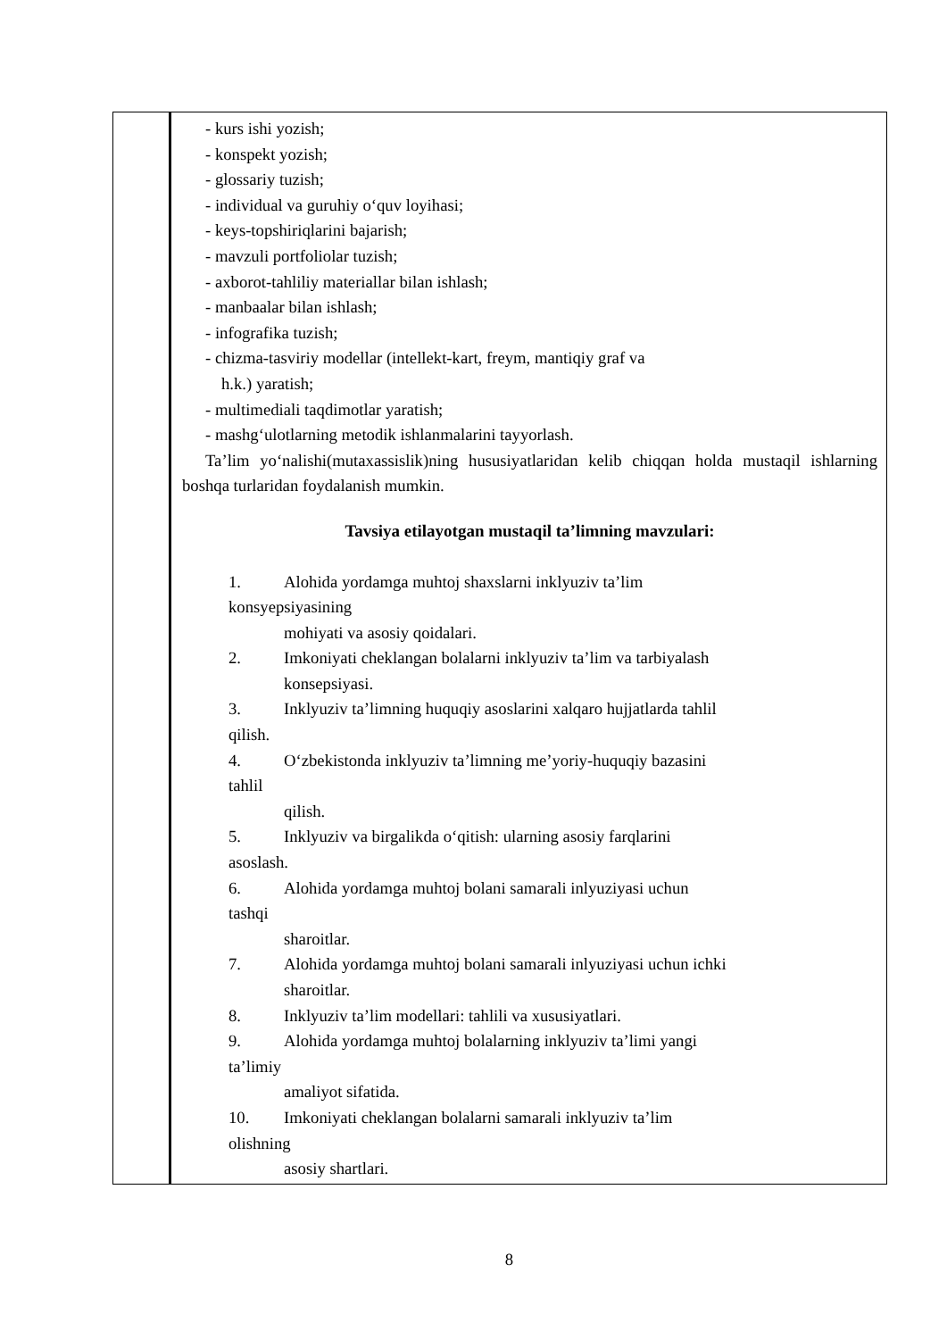| | - kurs ishi yozish; - konspekt yozish; - glossariy tuzish; - individual va guruhiy o‘quv loyihasi; - keys-topshiriqlarini bajarish; - mavzuli portfoliolar tuzish; - axborot-tahliliy materiallar bilan ishlash; - manbaalar bilan ishlash; - infografika tuzish; - chizma-tasviriy modellar (intellekt-kart, freym, mantiqiy graf va h.k.) yaratish; - multimediali taqdimotlar yaratish; - mashg‘ulotlarning metodik ishlanmalarini tayyorlash. Ta’lim yo‘nalishi(mutaxassislik)ning hususiyatlaridan kelib chiqqan holda mustaqil ishlarning boshqa turlaridan foydalanish mumkin. Tavsiya etilayotgan mustaqil ta’limning mavzulari: 1. Alohida yordamga muhtoj shaxslarni inklyuziv ta’lim konsyepsiyasining mohiyati va asosiy qoidalari. 2. Imkoniyati cheklangan bolalarni inklyuziv ta’lim va tarbiyalash konsepsiyasi. 3. Inklyuziv ta’limning huquqiy asoslarini xalqaro hujjatlarda tahlil qilish. 4. O‘zbekistonda inklyuziv ta’limning me’yoriy-huquqiy bazasini tahlil qilish. 5. Inklyuziv va birgalikda o‘qitish: ularning asosiy farqlarini asoslash. 6. Alohida yordamga muhtoj bolani samarali inlyuziyasi uchun tashqi sharoitlar. 7. Alohida yordamga muhtoj bolani samarali inlyuziyasi uchun ichki sharoitlar. 8. Inklyuziv ta’lim modellari: tahlili va xususiyatlari. 9. Alohida yordamga muhtoj bolalarning inklyuziv ta’limi yangi ta’limiy amaliyot sifatida. 10. Imkoniyati cheklangan bolalarni samarali inklyuziv ta’lim olishning asosiy shartlari. |
8